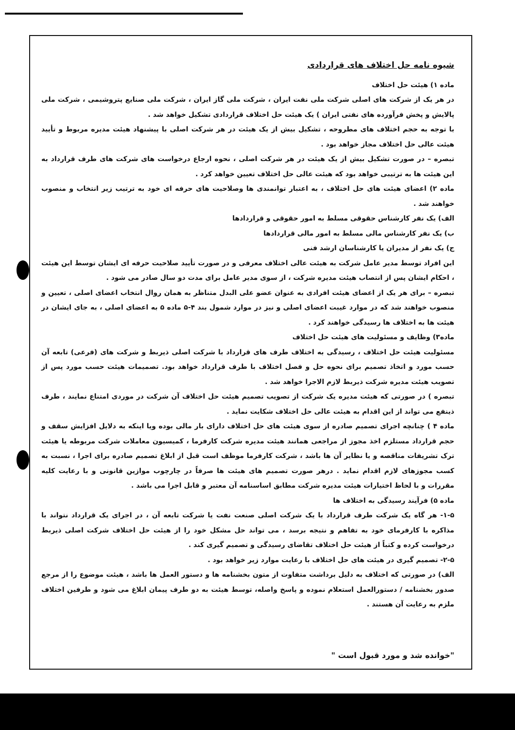شیوه نامه حل اختلاف های قراردادی
ماده ۱) هیئت حل اختلاف
در هر یک از شرکت های اصلی شرکت ملی نفت ایران ، شرکت ملی گاز ایران ، شرکت ملی صنایع پتروشیمی ، شرکت ملی پالایش و پخش فرآورده های نفتی ایران ) یک هیئت حل اختلاف قراردادی تشکیل خواهد شد .
با توجه به حجم اختلاف های مطروحه ، تشکیل بیش از یک هیئت در هر شرکت اصلی با پیشنهاد هیئت مدیره مربوط و تأیید هیئت عالی حل اختلاف مجاز خواهد بود .
تبصره – در صورت تشکیل بیش از یک هیئت در هر شرکت اصلی ، نحوه ارجاع درخواست های شرکت های طرف قرارداد به این هیئت ها به ترتیبی خواهد بود که هیئت عالی حل اختلاف تعیین خواهد کرد .
ماده ۲) اعضای هیئت های حل اختلاف ، به اعتبار توانمندی ها وصلاحیت های حرفه ای خود به ترتیب زیر انتخاب و منصوب خواهند شد .
الف) یک نفر کارشناس حقوقی مسلط به امور حقوقی و قراردادها
ب) یک نفر کارشناس مالی مسلط به امور مالی قراردادها
ج) یک نفر از مدیران یا کارشناسان ارشد فنی
این افراد توسط مدیر عامل شرکت به هیئت عالی اختلاف معرفی و در صورت تأیید صلاحیت حرفه ای ایشان توسط این هیئت ، احکام ایشان پس از انتصاب هیئت مدیره شرکت ، از سوی مدیر عامل برای مدت دو سال صادر می شود .
تبصره – برای هر یک از اعضای هیئت افرادی به عنوان عضو علی البدل متناظر به همان روال انتخاب اعضای اصلی ، تعیین و منصوب خواهند شد که در موارد غیبت اعضای اصلی و نیز در موارد شمول بند ۴-۵ ماده ۵ به اعضای اصلی ، به جای ایشان در هیئت ها به اختلاف ها رسیدگی خواهند کرد .
ماده۳) وظایف و مسئولیت های هیئت حل اختلاف
مسئولیت هیئت حل اختلاف ، رسیدگی به اختلاف طرف های قرارداد با شرکت اصلی ذیربط و شرکت های (فرعی) تابعه آن حسب مورد و اتخاذ تصمیم برای نحوه حل و فصل اختلاف با طرف قرارداد خواهد بود. تصمیمات هیئت حسب مورد پس از تصویب هیئت مدیره شرکت ذیربط لازم الاجرا خواهد شد .
تبصره ) در صورتی که هیئت مدیره یک شرکت از تصویب تصمیم هیئت حل اختلاف آن شرکت در موردی امتناع نمایند ، طرف ذینفع می تواند از این اقدام به هیئت عالی حل اختلاف شکایت نماید .
ماده ۴ ) چنانچه اجرای تصمیم صادره از سوی هیئت های حل اختلاف دارای بار مالی بوده ویا اینکه به دلایل افزایش سقف و حجم قرارداد مستلزم اخذ مجوز از مراجعی همانند هیئت مدیره شرکت کارفرما ، کمیسیون معاملات شرکت مربوطه یا هیئت ترک تشریفات مناقصه و یا نظایر آن ها باشد ، شرکت کارفرما موظف است قبل از ابلاغ تصمیم صادره برای اجرا ، نسبت به کسب مجوزهای لازم اقدام نماید . درهر صورت تصمیم های هیئت ها صرفاً در چارچوب موازین قانونی و با رعایت کلیه مقررات و با لحاظ اختیارات هیئت مدیره شرکت مطابق اساسنامه آن معتبر و قابل اجرا می باشد .
ماده ۵) فرآیند رسیدگی به اختلاف ها
۱-۵- هر گاه یک شرکت طرف قرارداد با یک شرکت اصلی صنعت نفت یا شرکت تابعه آن ، در اجرای یک قرارداد نتواند با مذاکره با کارفرمای خود به تفاهم و نتیجه برسد ، می تواند حل مشکل خود را از هیئت حل اختلاف شرکت اصلی ذیربط درخواست کرده و کتباً از هیئت حل اختلاف تقاضای رسیدگی و تصمیم گیری کند .
۲-۵- تصمیم گیری در هیئت های حل اختلاف با رعایت موارد زیر خواهد بود .
الف) در صورتی که اختلاف به دلیل برداشت متفاوت از متون بخشنامه ها و دستور العمل ها باشد ، هیئت موضوع را از مرجع صدور بخشنامه / دستورالعمل استعلام نموده و پاسخ واصله، توسط هیئت به دو طرف پیمان ابلاغ می شود و طرفین اختلاف ملزم به رعایت آن هستند .
"خوانده شد و مورد قبول است "